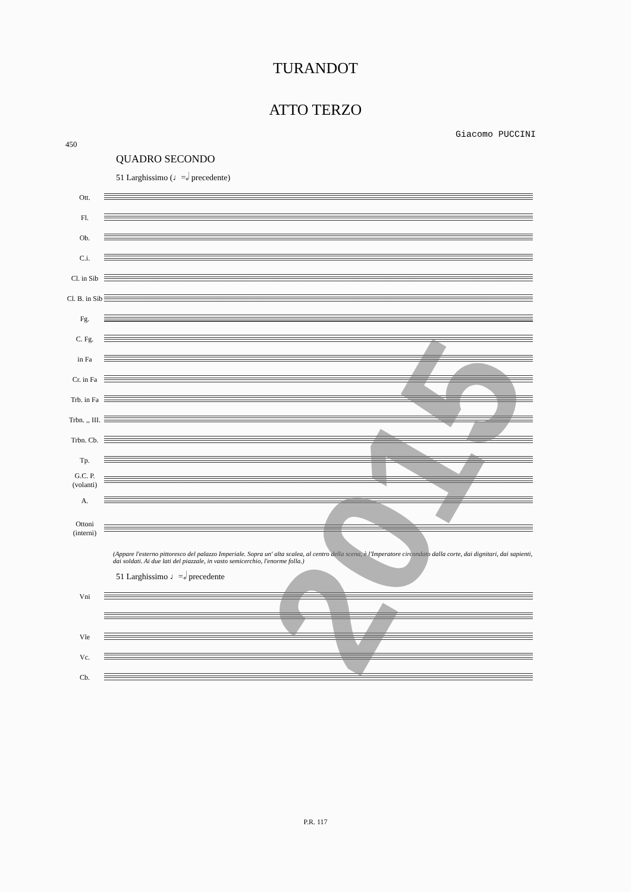TURANDOT
ATTO TERZO
Giacomo PUCCINI
450
QUADRO SECONDO
51 Larghissimo (♩=𝅗𝅥 precedente)
Ott.
Fl.
Ob.
C.i.
Cl. in Sib
Cl. B. in Sib
Fg.
C. Fg.
in Fa
Cr. in Fa
Trb. in Fa
Trbn. ,, III.
Trbn. Cb.
Tp.
G.C. P. (volanti)
A.
Ottoni (interni)
(Appare l'esterno pittoresco del palazzo Imperiale. Sopra un' alta scalea, al centro della scena, è l'Imperatore circondato dalla corte, dai dignitari, dai sapienti, dai soldati. Ai due lati del piazzale, in vasto semicerchio, l'enorme folla.)
51 Larghissimo ♩=𝅗𝅥 precedente
Vni
Vle
Vc.
Cb.
P.R. 117
2015